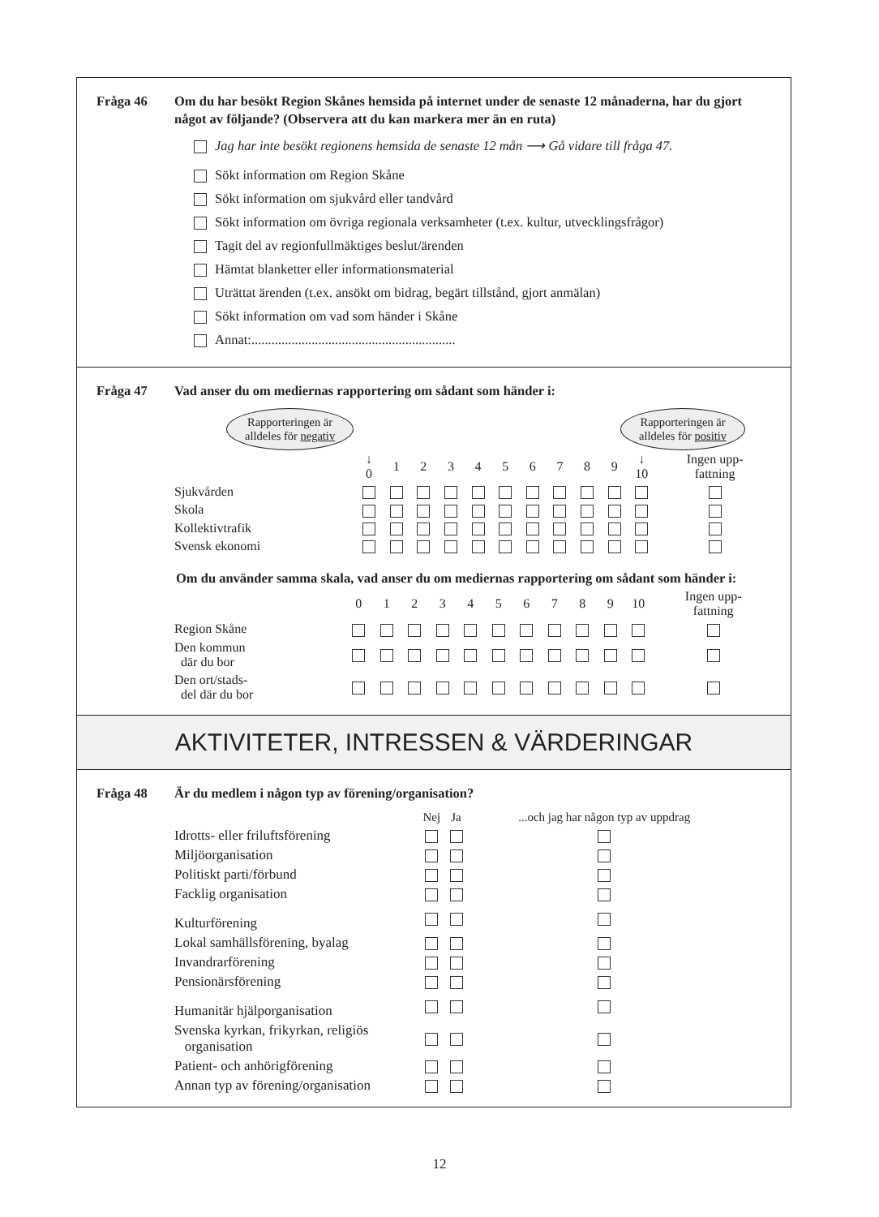Fråga 46 Om du har besökt Region Skånes hemsida på internet under de senaste 12 månaderna, har du gjort något av följande? (Observera att du kan markera mer än en ruta)
Jag har inte besökt regionens hemsida de senaste 12 mån ⟶ Gå vidare till fråga 47.
Sökt information om Region Skåne
Sökt information om sjukvård eller tandvård
Sökt information om övriga regionala verksamheter (t.ex. kultur, utvecklingsfrågor)
Tagit del av regionfullmäktiges beslut/ärenden
Hämtat blanketter eller informationsmaterial
Uträttat ärenden (t.ex. ansökt om bidrag, begärt tillstånd, gjort anmälan)
Sökt information om vad som händer i Skåne
Annat:.............................................................
Fråga 47 Vad anser du om mediernas rapportering om sådant som händer i:
Rapporteringen är
alldeles för negativ Rapporteringen är
alldeles för positiv
| | ↓ 0 | 1 | 2 | 3 | 4 | 5 | 6 | 7 | 8 | 9 | ↓ 10 | Ingen upp- fattning |
| --- | --- | --- | --- | --- | --- | --- | --- | --- | --- | --- | --- | --- |
| Sjukvården | | | | | | | | | | | | |
| Skola | | | | | | | | | | | | |
| Kollektivtrafik | | | | | | | | | | | | |
| Svensk ekonomi | | | | | | | | | | | | |
Om du använder samma skala, vad anser du om mediernas rapportering om sådant som händer i:
| | 0 | 1 | 2 | 3 | 4 | 5 | 6 | 7 | 8 | 9 | 10 | Ingen upp- fattning |
| --- | --- | --- | --- | --- | --- | --- | --- | --- | --- | --- | --- | --- |
| Region Skåne | | | | | | | | | | | | |
| Den kommun där du bor | | | | | | | | | | | | |
| Den ort/stads- del där du bor | | | | | | | | | | | | |
AKTIVITETER, INTRESSEN & VÄRDERINGAR
Fråga 48 Är du medlem i någon typ av förening/organisation?
| | Nej | Ja | ...och jag har någon typ av uppdrag |
| --- | --- | --- | --- |
| Idrotts- eller friluftsförening | | | |
| Miljöorganisation | | | |
| Politiskt parti/förbund | | | |
| Facklig organisation | | | |
| Kulturförening | | | |
| Lokal samhällsförening, byalag | | | |
| Invandrarförening | | | |
| Pensionärsförening | | | |
| Humanitär hjälporganisation | | | |
| Svenska kyrkan, frikyrkan, religiös organisation | | | |
| Patient- och anhörigförening | | | |
| Annan typ av förening/organisation | | | |
12